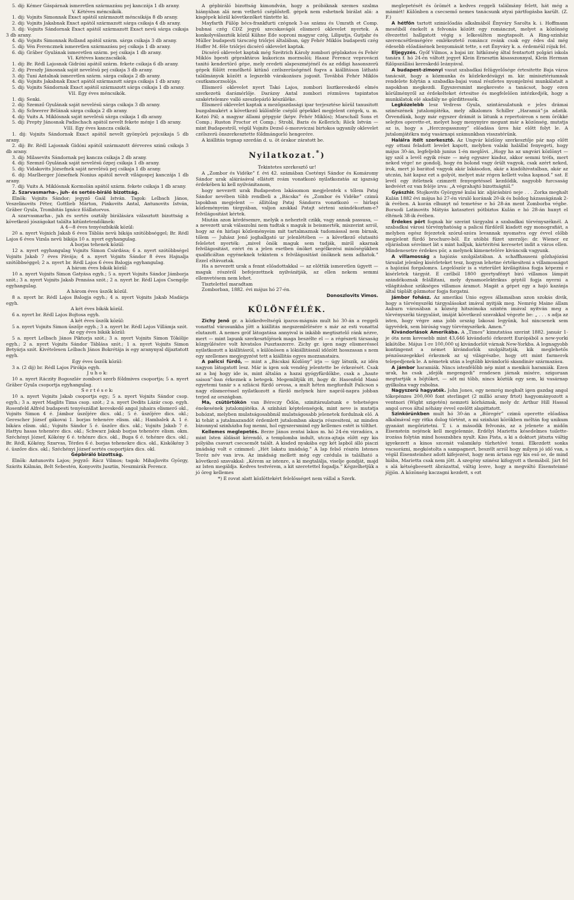5. dij: Kémer Gáspárnak ismeretlen származásu pej kanczája 1 db arany.
V. Kétéves méncsikók.
1. dij: Vojnits Simonnak Exact apától származott méncsikája 8 db arany.
2. dij: Vojnits Jakabnak Exact apától származott sárga csikaja 4 db arany.
3. dij: Vojnits Sándornak Exact apától származott Exact nevü sárga csikaja 3 db arany.
4. dij: Vojnits Simonnak Rolland apától szárm. sárga csikaja 3 db arany.
5. dij: Vén Ferencznek ismeretlen származásu pej csikaja 1 db arany.
6. dij: Gräber Gyulának ismeretlen szárm. pej csikaja 1 db arany.
VI. Kétéves kanczacsikók.
1. dij: Br. Rédl Lajosnak Gidróni apától szárm. fekete csikaja 6 db arany.
2. dij: Preszly Jánosnak saját nevelésü pej csikaja 3 db arany.
3. dij: Tuni Antalnak ismeretlen szárm. sárga csikaja 2 db arany.
4. dij: Vojnits Jakabnak Exact apától származott sárga csikaja 1 db arany.
5. dij: Vojnits Sándornak Exact apától származott sárga csikaja 1 db arany.
VII. Egy éves méncsikók.
1. dij: Senki.
2. dij: Szemző Gyulának saját nevelésü sárga csikaja 3 db arany.
3. dij: Schwerer Bélának sárga csikaja 2 db arany.
4. dij: Vuits A. Miklósnak saját nevelésü sárga csikaja 1 db arany.
5. dij: Prepty Jánosnak Padischach apától nevelt fekete ménje 1 db arany.
VIII. Egy éves kancza csikók.
1. dij: Vojnits Sándornak Exact apától nevelt gyönyörü pejcsikaja 5 db arany.
2. dij: Br. Rédl Lajosnak Gidóni apától származott dérveres szinü csikaja 3 db arany.
3. dij: Milasevits Sándornak pej kancza csikaja 2 db arany.
4. dij: Szemző Gyulának saját nevelésü őzpej csikaja 1 db arany.
5. dij: Vidakovits Józsefnek saját nevelésü pej csikaja 1 db arany.
6. dij: Marlberger Józsefnek Nonius apától nevelt világospej kanczája 1 db arany.
7. dij: Vuits A. Miklósnak Kormolán apától szárm. fekete csikaja 1 db arany.
2. Szarvasmarha-, juh- és sertés-biráló bizottság.
Elnök: Vojnits Sándor; jegyző Gaál István. Tagok: Lelbach János, Veszelinovits Péter, Gottlieb Márton, Pinkovits Antal, Antunovits István, Gräber Gyula, Trombitás Ignácz főállatorvos.
A szarvasmarha-, juh és sertés osztály birálására választott bizottság a következő jószágokat találta kitüntetendőknek:
A 4—8 éves tenyészbikák közül:
20 a. nyert Vojnich Jakab 6 éves Táblás nevü bikája szótöbbséggel; Br. Rédl Lajos 6 éves Vizsla nevü bikája 10 a. nyert egyhangulag.
A borjas tehenek közül:
12 a. nyert egyhangulag Vojnits Simon Csárdása; 6 a. nyert szótöbbségel Vojnits Jakab 7 éves Pávája; 4 a. nyert Vojnits Sándor 8 éves Hajnalja szótöbbséggel; 2 a. nyert br. Rédl Lajos 6 éves Balogja egyhangulag.
A három éves bikák közül:
10 a. nyert Vojnits Simon Gatyása egyh.; 5 a. nyert Vojnits Sándor Jámborja szót.; 3 a. nyert Vojnits Jakab Pennása szót.; 2 a. nyert br. Rédl Lajos Csengője egyhangulag.
A három éves üszők közül.
8 a. nyert br. Rédl Lajos Balogja egyh.; 4 a. nyert Vojnits Jakab Madárja egyh.
A két éves bikák közül.
6 a. nyert br. Rédl Lajos Bojtosa egyh.
A két éves üszők közül:
5 a. nyert Vojnits Simon üszője egyh.; 3 a. nyert br. Rédl Lajos Villámja szót.
Az egy éves bikák közül:
5 a. nyert Lelbach János Piktorja szót.; 3 a. nyert Vojnits Simon Tökölije egyh.; 2 a. nyert Vojnits Sándor Táblása szót.; 1 a. nyert Vojnits Simon Betyárja szót. Kivételesen Lelbach János Bokrétája is egy aranynyal díjaztatott egyh.
Egy éves üszők közül:
3 a. (2 dij) br. Rédl Lajos Pirókja egyh.
J u h o k:
10 a. nyert Ráczity Bogoszláv zombori szerb földmives csoportja; 5 a. nyert Gräber Gyula csoportja egyhangulag.
S e r t é s e k:
10 a. nyert Vojnits Jakab csoportja egy.; 5 a. nyert Vojnits Sándor csop. egyh.; 3 a. nyert Maglits Tima csop. szót.; 2 a. nyert Dedits Lázár csop. egyh. Rosenfeld Alfréd budapesti tenyészállat kereskedő angol juhaira elismerő okl., Vojnits Simon 4 é. Jámbor üszőjére dics. okl.; 5 é. üszőjére dics. okl.; Gerescher József gákovai 1. borjas tehenére elism. okl.; Hambalek A. 1 é. bikára elism. okl.; Vojnits Sándor 5 é. üszőre dics. okl.; Vojnits Jakab 7 é. Hattyu hasas tehenére dics. okl.; Schwarz Jakab borjas tehenére elism. okm. Széchényi József, Kökény 6 é. tehénre dics. okl., Buga 6 é. tehénre dics. okl.; Br. Rédl, Kökény, Szarvas, Térdes 6 é. borjas tehenekre dics. okl., Kiskökény 3 é. üszőre dics. okl.; Széchényi József sertés csoportjára dics. okl.
Gépbiráló bizottság.
Elnök: Antunovits Lajos; jegyző: Rácz Vilmos; tagok: Mihajlovits György, Szárits Kálmán, Belt Sebestén, Konyovits Jusztin, Neszmirák Ferencz.
A gépbiráló bizottság kimondván, hogy a próbáknak szemes szalma hiányában alá nem vethető cséplőstefl. gépek nem eshetnek birálat alá: a kisgépek közül következőket tüntette ki.
Mayfarth Fülöp bécs-frankfurti czégnek 3-as számu és Umrath et Comp. bubnai czég CDZ jegyü szecskavágói elismerő oklevelet nyertek. A konkolyválasztók közül Kühne Ede soproni magyar czég, Liliputja, Gutjahr és Müller budapesti társczég triőrjei általában, úgy Fehér Miklós budapesti czég Hoffer M.-féle triőrjei dicsérő oklevelet kaptak.
Dicsérő oklevelet kaptak még Szeitrich Károly zombori géplakatos és Fehér Miklós bpesti gépraktáros kukoricza morzsolói; Haasz Ferencz veprováczi tanitó kendertörő gépe, mely eredeti alapeszméjénél és az eddigi hasonszerü gépek fölött remélhető kitünő czélszerüségénél fogva a kiállitáson látható találmányok között a legszebb várakozásra jogosit. Továbbá Fehér Miklós csutkamorzsolója.
Elismerő oklevelet nyert Takó Lajos, zombori lisztkereskedő elmés szerkezetü darámérlője. Darázsy Antal zombori rézmüves tapintatos szakértelemre valló szeszlepárló készüléke.
Elismerő oklevelet kaptak a mezőgazdasági ipar terjesztése körül tanusitott buzgalmukért a következő különféle cséplő gépekkel megjelent czégek, u. m. Kotzó Pál; a magyar állami gépgyár (képv. Fehér Miklós); Marschall Sons et Comp.; Ruston Proctor et Comp.; Strobl, Baris és Kellerich; Röck István — mint Budapestről, végül Vojnits Dezső ó-moroviczai birtokos ugyanily oklevelet czélszerü önszerkesztette földmángorló hengerére.
A kiállitás tegnap szerdán d. u. öt órakor záratott be.
Nyilatkozat.<sup>*</sup>)
Tekintetes szerkesztő ur!
A „Zombor és Vidéke“ f. évi 42. számában Csetényi Sándor és Komáromy Sándor urak aláirásával ellátott reám vonatkozó nyilatkozatás az igazság érdekében ki kell nyilvánitanom,
hogy nevezett urak Budapesten lakásomon megjelentek s tőlem Pataj Sándor nevében több rendbeli a „Bácska“ és „Zombor és Vidéke“ czimü lapokban megjelent — állitólag Pataj Sándorra vonatkozó — hirlapi közleményeim tárgyában, valjon azokkal Patajt sérteni szándékoztam-e? felvilágositást kértek.
Miután azon kérdésemre, melyik a neheztelt czikk, vagy annak passusa, — a nevezett urak válaszolni nem tudtak s maguk is beismerték, miszerint arról, hogy az én hirlapi közleményeim mit tartalmaznak tudomással nem birnak, tőlem — Juhász Jenő joghallgató ur jelenlétében — a következő elutasitó feleletet nyerték: „miveł önök maguk sem tudják, miről akarnak felvilágositást, ezért én a jelen esetben önöket segélkezési minőségükben qualificáltan egyéneknek tekintem s felvilágositást önöknek nem adhatok.“ Ezzel eltávoztak.
Ha a nevezett urak a fennt előadottakkal — az előttük ismeretlen ügyett — maguk részéről befejezettnek nyilvánitják, az ellen nekem semmi ellenvetésem nem lehet.
Tisztelettel maradtam
Zomborban, 1882. évi május hó 27-én.
Donoszlovits Vimos.
KÜLÖNFÉLÉK.
Zichy Jenő gr. a közkedveltségü iparos-mágnás mult hó 30-án a reggeli vonattal városunkba jött a kiállitás megszemlélésére s már az esti vonattal elutazott. A nemes gróf látogatása annyival is inkább megtisztelő ránk nézve, mert — mint lapunk szerkesztőjének maga beszélte el — a régészeti társaság közgyülésére volt hivatalos Pusztaszerre. Zichy gr. igen nagy elismeréssel nyilatkozott a kiállitásról, s különösen a lókiállitásnál időzött hosszasan s nem egy szellemes megjegyzést tett a kiállitás egyes mozzanataira.
A palicsi fürdő, — mint a „Bácskai Közlöny“ irja — úgy látszik, az idén nagyon látogatott lesz. Már is igen sok vendég jelentette be érkezését. Csak az a baj hogy ide is, mint általán a hazai gyógyfürdőkbe, csak a „haute saison“-ban érkeznek a betegek. Megemlitjük itt, hogy dr. Hasenfeld Manó egyetemi tanár s a szliácsi fürdő orvosa, a mult héten megfordult Palicson s nagy elismeréssel nyilatkozott a fürdő melynek hire napról-napra jobban terjed az országban.
Ma, csütörtökön van Béreczy Ödön, szinitársulatunk e tehetséges énekesének jutalomjátéka. A színházi képtelenségek, mint neve is mutatja bohózat, melyben mulatságosabbnál mulatságosabb jelenetek fordulnak elő. A ki tehát a jutalmazandót érdemlett jutalomban akarja részesiteni, az minden bizonnyal szinházba fog menni, hol egyszersmind egy kellemes estét is tölthet.
Kellemes meglepetés. Berze János zentai lakos m. hó 24-én virradóra, a mint Isten áldását kérendő, a templomba indult, utcza-ajtaja előtt egy kis pólyába csavart csecsemőt talált. A kisded nyakába egy két lapból álló piaczi imádság volt e czimmel: „Hét lakatu imádság.“ A lap felső részén Istenes Teréz név van irva. Az imádság mellett még egy czédula is található a következő szavakkal: „Kérem az istenre, a ki megtalálja, viselje gondját, majd az Isten megáldja. Kedves testvérem, a kit szeretettel fogadja.“ Kégzelhetjük a jó öreg kellemes
*) E rovat alatt közlöttekért felelősséget nem vállal a Szerk.
meglepetését és örömét a kedves reggeli találmány felett, hát még a mámiét! Különben a csecsemő nemes tanácsunk atyai pártfogásba karült. (Z. F.)
A hétfőn tartott szinielőadás alkalmából Ényváry Sarolta k. i. Hoffmann meséiből énekelt a felvonás között egy románczot, melyet a közönség élvezettel hallgatott végig s lelkesülten megtapsolt. A Ring-szinház szerencsétlenségére emlékeztető románcz reánk csak egy édes dal még édesebb előadásének benyomását tette, s ezt Ényváry k. a. érdeméül rójuk fel.
Eljegyzés. Győf Vilmos, a bajai izr. hitközség által fentartott polgári iskola tanára f. hó 24-én váltott jegyet Klein Ernesztin kisasszonnyal, Klein Herman fülöpszállási kereskedő leányával.
A budapest-zimonyi vasut szabadkai felügyelősége értesitette Baja város tanácsát, hogy a közmunka és közlekedésügyi m. kir. minisztériumnak rendelete folytán a szabadka-bajai vonal részletes nyomjelzési munkálatait a napokban megkezdi. Egyszersmint megkereste a tanácsot, hogy ezen körülményről az érdekelteket értesitse és megfelelően intézkedjék, hogy a munkálatok elé akadály ne gördittessék.
Legközelebb lesz Vedress Gyula, szintársulatunk e jeles drámai szinészének jutalomjátéka, mely alkalomra Schiller „Haramiá“-ja adatik. Örvendünk, hogy már egyszer drámát is látunk a repertoireon s nem örökké selejtes operette-et, melyet hogy menynyire megunt már a közönség, mutatja az is, hogy a „Herczegasszony“ előadása üres ház előtt folyt le. A jutalomjátékra még vasárnapi számunkban visszatérünk.
Halálra itélt szerkesztő. Az Ungvár közlöny szerkesztője pár nap előtt egy ottani feladott levelet kapott, melyben valaki halállal fenyegeti, hogy május 30-án, legfeljebb junius 1-én meglövi. „Hogy ha az ungvári közlönyt — igy szól a levél egyik része — még egyszer kiadsz, akkor semmi tréfa, mert neked vége! ne gondolj, hogy én bolond vagy őrült vagyok, csak azért neked, irok, mert jó barátod vagyok akár lakásodon, akár a kiadóhivatalban, akár az utczán, hát kapsz ezt a golyót, melyet már régen kellett volna kapnod.“ sat. E levél egy itéletnek czimzett fenyegetéssel kezdődik, nagyobb furcsaság kedvéért ez van feléje irva: „A végrahajtó bizottságtól.“
Gyászhir. Stojkovits Györgyné kulai kir. aljárásbiró neje . . . Zorka meghalt Kulán 1882 évi május hó 27-én virulő korának 20-ik és boldog házasságának 2-ik évében. A korán elhunyt nő temetése e hó 28-án ment Zomborba végbe. Borsodi Latinovits Mátyás kataszteri pótbiztos Kulán e hó 28-án hunyt el éltének 38-ik évében.
Érdekes pört fognak hir szerint tárgyalni a szabadkai törvényszéknél. A szabadkai városi törvényhatóság a palicsi fürdőről kiadott egy monografiát, a melyben egész fejezetek szórul-szóra levannak nyomatva egy évvel előbb megjelent fürdő brochure-ből. Ez utóbbi füzet szerzője: dr. Wiener ez eljárásban sérelmet lát s mint halljuk, kártéritési keresetet indit a város ellen. Mindenesetre érdekes pör, a melynek kimenetelére kiváncsik vagyunk.
A villamosság a hajózás szolgálatában. A schaffhauseni gőzhajózási társulat jelenleg kisérleteket tesz, hogyan lehetne értékesiteni a villamosságot a hajózási forgalomra. Legelőször is a vizterület kivilágitása fogja képezni e kisérletek tárgyát. E czélból 1800 gyertyafényt biró villamos lámpát szándékoznak felállitani, mely dynamoelektrikus géptől fogja nyerni a világitáshoz szükséges villamos áramot. Magát a gépet egy a hajó kazánja által táplált gőzmotor fogja forgatni.
Jámbor fohász. Az amerikai Unio egyes államaiban azon szokás divik, hogy a törvényszéki tárgyalásokat imával nyitják meg. Nemrég Maine állam Auburn városában a község hitszónoka szintén imával nyitván meg a törvényszéki tárgyalást, imáját következő szavakkal végezte be: „ . . . s adja az isten, hogy végre ama jobb ország lakosai legyünk, hol nincsenek sem ügyvédek, sem biróság vagy törvényszékek. Amen.“
Kivándorlások Amerikába. A „Times“ kimutatása szerint 1882. január 1-je óta nem kevesebb mint 43,646 kivándorló érkezett Európából a new-yorki kikötőbe. Május 1-re 100,000 uj kivándorlót várnak New-Yorkba. A legnagyobb kontingenst a német kivándorlók szolgáltatják, kik meglehetős pénzösszegekkel érkeznek az uj világrészbe, hogy ott mint farmerek telepedjenek le. A németek után a legtöbb kivándorló skandináv származásu.
A jámbor haramiák. Nincs istenfélőbb nép mint a mexikói haramiák. Ezen urak, ha csak „idejök megengedi“ rendesen járnak misére, szigoruan megtartják a böjtöket, — sőt mi több, nincs köztük egy sem, ki vasárnap gyilkolna vagy rabolna.
Nagyszerü hagyaték. John Jones, egy nemrég meghalt igen gazdag angol tőkepénzes 200,000 font sterlinget (2 millió arany frtot) hagyományozott a ventnori (Wight szigetén) nemzeti kórháznak, mely dr. Arthur Hill Hassal angol orvos által néhány évvel ezelőtt alapittatott.
Szinkörünkben mult hó 30-án a „Böregér“ czimü operette előadása alkalmával egy ritka dolog történt, a mi szinházi körökben méltán fog unikum gyanánt megőriztetni. T. i. a második felvonás, az a jelenete a midőn Eisenstein nejének kell megjelennie, Erdélyi Marietta késedelmes toilette-irozása folytán mind hosszabbra nyult. Kiss Pista, a ki a doktort játszta váltig igyekezett a kinos szcenát valamikép türhetővé tenni. Elkezdett sonka vacsorázni, megkóstolta a sampagnert, beszélt arról hogy milyen jó idő van, s végül Eisensteinhez adott kifejezést, hogy nem ártana egy kis eső se, de mind hiába, Marietta csak nem jött. A szegény szinész kifogyott a themából. Járt fel s alá kétségbeesett ábrázattal, váltig lesve, hogy a megváltó Eisensteinné jöjjön. A közönség kaczagni kezdett, s ezt